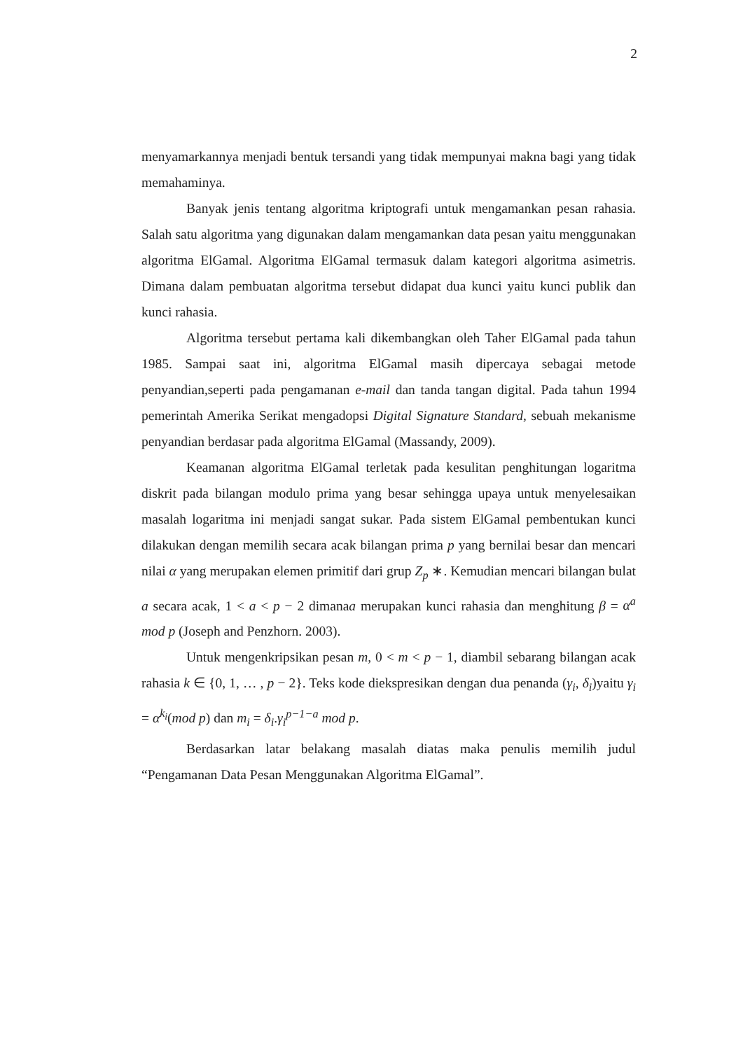2
menyamarkannya menjadi bentuk tersandi yang tidak mempunyai makna bagi yang tidak memahaminya.
Banyak jenis tentang algoritma kriptografi untuk mengamankan pesan rahasia. Salah satu algoritma yang digunakan dalam mengamankan data pesan yaitu menggunakan algoritma ElGamal. Algoritma ElGamal termasuk dalam kategori algoritma asimetris. Dimana dalam pembuatan algoritma tersebut didapat dua kunci yaitu kunci publik dan kunci rahasia.
Algoritma tersebut pertama kali dikembangkan oleh Taher ElGamal pada tahun 1985. Sampai saat ini, algoritma ElGamal masih dipercaya sebagai metode penyandian,seperti pada pengamanan e-mail dan tanda tangan digital. Pada tahun 1994 pemerintah Amerika Serikat mengadopsi Digital Signature Standard, sebuah mekanisme penyandian berdasar pada algoritma ElGamal (Massandy, 2009).
Keamanan algoritma ElGamal terletak pada kesulitan penghitungan logaritma diskrit pada bilangan modulo prima yang besar sehingga upaya untuk menyelesaikan masalah logaritma ini menjadi sangat sukar. Pada sistem ElGamal pembentukan kunci dilakukan dengan memilih secara acak bilangan prima p yang bernilai besar dan mencari nilai α yang merupakan elemen primitif dari grup Z<sub>p</sub> ∗. Kemudian mencari bilangan bulat a secara acak, 1 < a < p − 2 dimanaa merupakan kunci rahasia dan menghitung β = α<sup>a</sup> mod p (Joseph and Penzhorn. 2003).
Untuk mengenkripsikan pesan m, 0 < m < p − 1, diambil sebarang bilangan acak rahasia k ∈ {0, 1, … , p − 2}. Teks kode diekspresikan dengan dua penanda (γ<sub>i</sub>, δ<sub>i</sub>)yaitu γ<sub>i</sub> = α<sup>k<sub>i</sub></sup>(mod p) dan m<sub>i</sub> = δ<sub>i</sub>.γ<sub>i</sub><sup>p−1−a</sup> mod p.
Berdasarkan latar belakang masalah diatas maka penulis memilih judul “Pengamanan Data Pesan Menggunakan Algoritma ElGamal”.